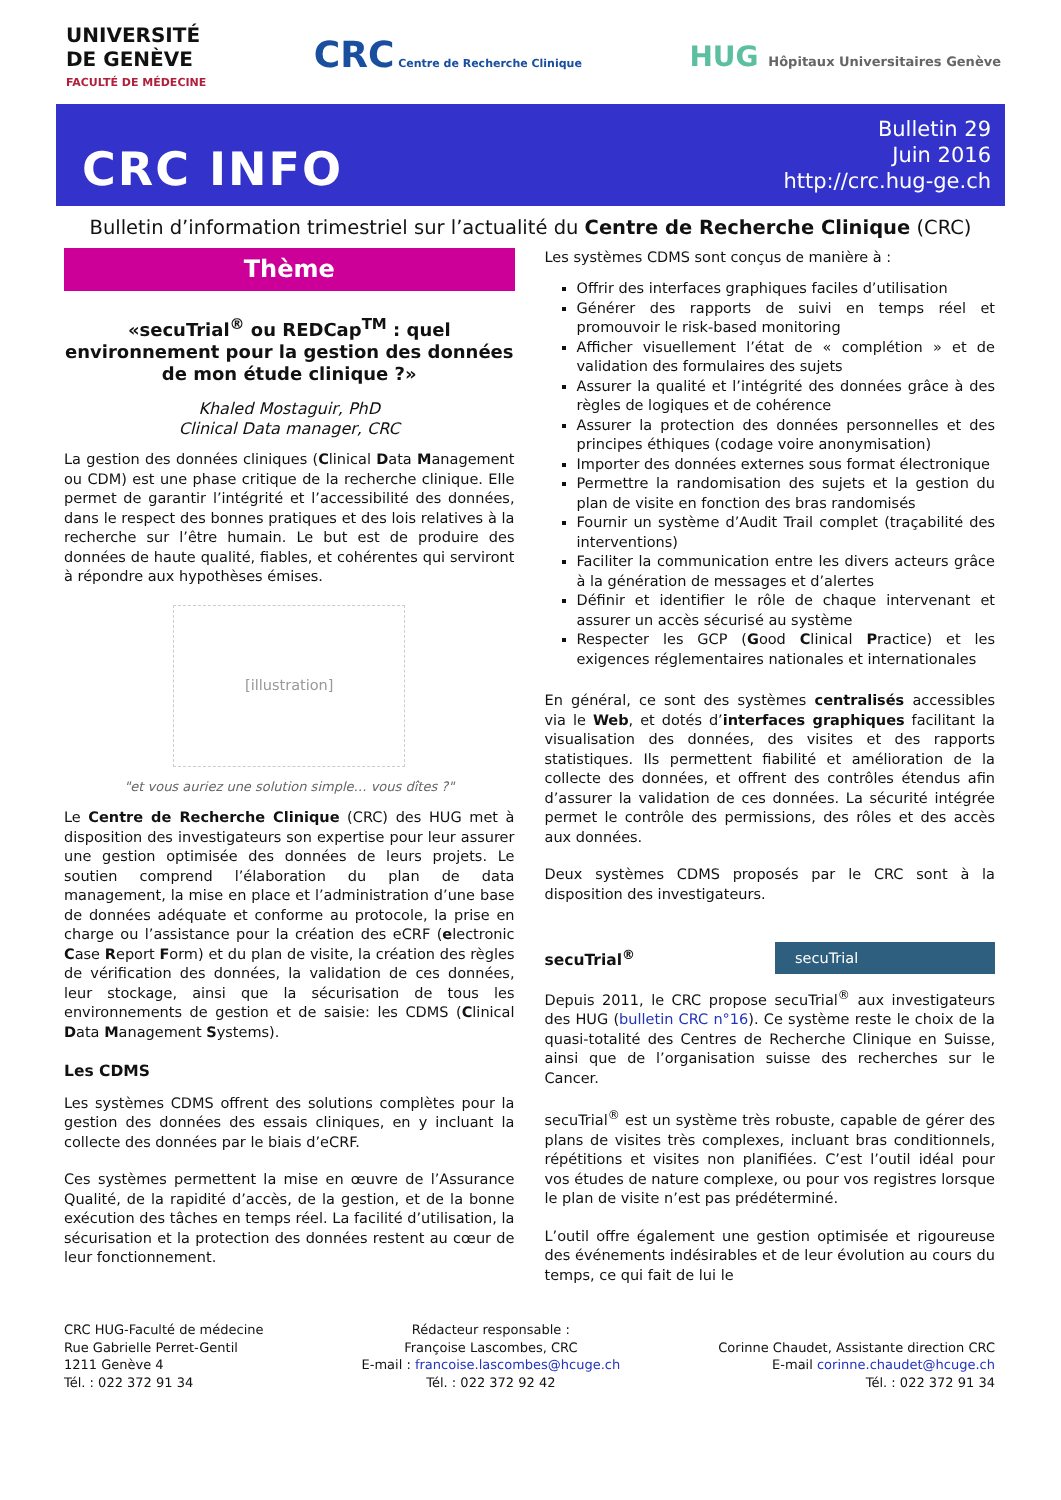UNIVERSITÉ
DE GENÈVE
FACULTÉ DE MÉDECINE
CRC Centre de Recherche Clinique
HUG Hôpitaux Universitaires Genève
CRC INFO
Bulletin 29
Juin 2016
http://crc.hug-ge.ch
Bulletin d’information trimestriel sur l’actualité du Centre de Recherche Clinique (CRC)
Thème
«secuTrial<sup>®</sup> ou REDCap<sup>TM</sup> : quel environnement pour la gestion des données de mon étude clinique ?»
Khaled Mostaguir, PhD
Clinical Data manager, CRC
La gestion des données cliniques (Clinical Data Management ou CDM) est une phase critique de la recherche clinique. Elle permet de garantir l’intégrité et l’accessibilité des données, dans le respect des bonnes pratiques et des lois relatives à la recherche sur l’être humain. Le but est de produire des données de haute qualité, fiables, et cohérentes qui serviront à répondre aux hypothèses émises.
[illustration]
"et vous auriez une solution simple… vous dîtes ?"
Le Centre de Recherche Clinique (CRC) des HUG met à disposition des investigateurs son expertise pour leur assurer une gestion optimisée des données de leurs projets. Le soutien comprend l’élaboration du plan de data management, la mise en place et l’administration d’une base de données adéquate et conforme au protocole, la prise en charge ou l’assistance pour la création des eCRF (electronic Case Report Form) et du plan de visite, la création des règles de vérification des données, la validation de ces données, leur stockage, ainsi que la sécurisation de tous les environnements de gestion et de saisie: les CDMS (Clinical Data Management Systems).
Les CDMS
Les systèmes CDMS offrent des solutions complètes pour la gestion des données des essais cliniques, en y incluant la collecte des données par le biais d’eCRF.
Ces systèmes permettent la mise en œuvre de l’Assurance Qualité, de la rapidité d’accès, de la gestion, et de la bonne exécution des tâches en temps réel. La facilité d’utilisation, la sécurisation et la protection des données restent au cœur de leur fonctionnement.
Les systèmes CDMS sont conçus de manière à :
Offrir des interfaces graphiques faciles d’utilisation
Générer des rapports de suivi en temps réel et promouvoir le risk-based monitoring
Afficher visuellement l’état de « complétion » et de validation des formulaires des sujets
Assurer la qualité et l’intégrité des données grâce à des règles de logiques et de cohérence
Assurer la protection des données personnelles et des principes éthiques (codage voire anonymisation)
Importer des données externes sous format électronique
Permettre la randomisation des sujets et la gestion du plan de visite en fonction des bras randomisés
Fournir un système d’Audit Trail complet (traçabilité des interventions)
Faciliter la communication entre les divers acteurs grâce à la génération de messages et d’alertes
Définir et identifier le rôle de chaque intervenant et assurer un accès sécurisé au système
Respecter les GCP (Good Clinical Practice) et les exigences réglementaires nationales et internationales
En général, ce sont des systèmes centralisés accessibles via le Web, et dotés d’interfaces graphiques facilitant la visualisation des données, des visites et des rapports statistiques. Ils permettent fiabilité et amélioration de la collecte des données, et offrent des contrôles étendus afin d’assurer la validation de ces données. La sécurité intégrée permet le contrôle des permissions, des rôles et des accès aux données.
Deux systèmes CDMS proposés par le CRC sont à la disposition des investigateurs.
secuTrial<sup>®</sup>
secuTrial
Depuis 2011, le CRC propose secuTrial<sup>®</sup> aux investigateurs des HUG (bulletin CRC n°16). Ce système reste le choix de la quasi-totalité des Centres de Recherche Clinique en Suisse, ainsi que de l’organisation suisse des recherches sur le Cancer.
secuTrial<sup>®</sup> est un système très robuste, capable de gérer des plans de visites très complexes, incluant bras conditionnels, répétitions et visites non planifiées. C’est l’outil idéal pour vos études de nature complexe, ou pour vos registres lorsque le plan de visite n’est pas prédéterminé.
L’outil offre également une gestion optimisée et rigoureuse des événements indésirables et de leur évolution au cours du temps, ce qui fait de lui le
CRC HUG-Faculté de médecine
Rue Gabrielle Perret-Gentil
1211 Genève 4
Tél. : 022 372 91 34
Rédacteur responsable :
Françoise Lascombes, CRC
E-mail : francoise.lascombes@hcuge.ch
Tél. : 022 372 92 42
Corinne Chaudet, Assistante direction CRC
E-mail corinne.chaudet@hcuge.ch
Tél. : 022 372 91 34